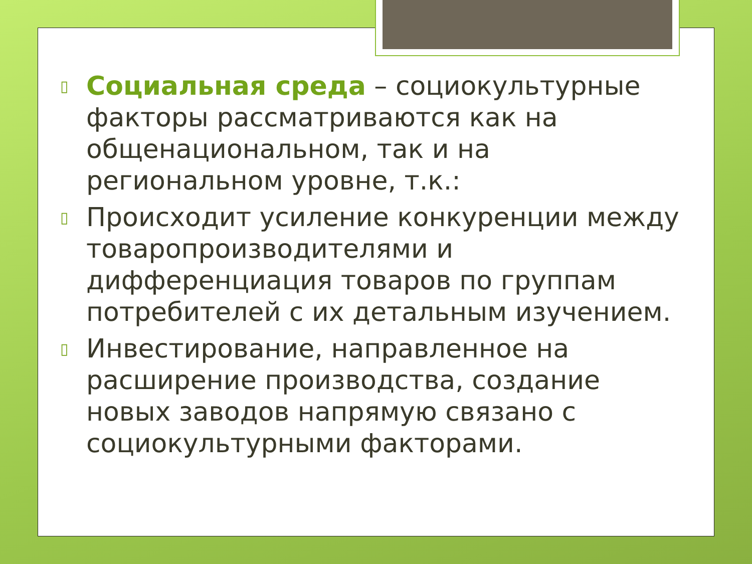▯ Социальная среда – социокультурные факторы рассматриваются как на общенациональном, так и на региональном уровне, т.к.:
▯ Происходит усиление конкуренции между товаропроизводителями и дифференциация товаров по группам потребителей с их детальным изучением.
▯ Инвестирование, направленное на расширение производства, создание новых заводов напрямую связано с социокультурными факторами.